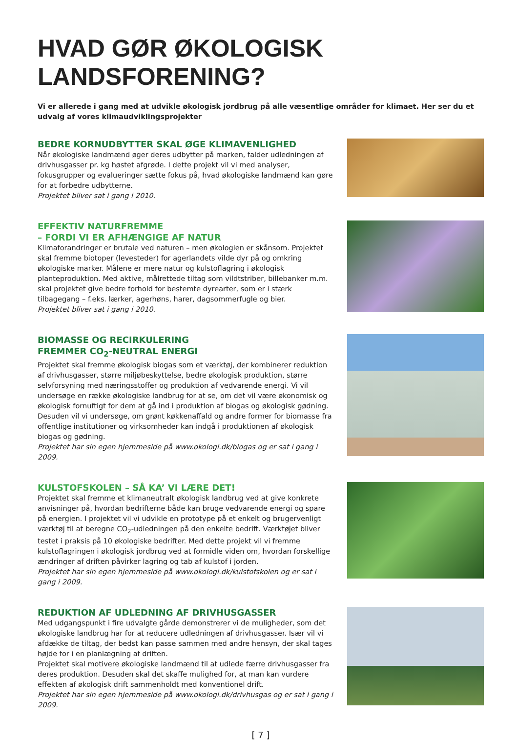HVAD GØR ØKOLOGISK LANDSFORENING?
Vi er allerede i gang med at udvikle økologisk jordbrug på alle væsentlige områder for klimaet. Her ser du et udvalg af vores klimaudviklingsprojekter
BEDRE KORNUDBYTTER SKAL ØGE KLIMAVENLIGHED
Når økologiske landmænd øger deres udbytter på marken, falder udledningen af drivhusgasser pr. kg høstet afgrøde. I dette projekt vil vi med analyser, fokusgrupper og evalueringer sætte fokus på, hvad økologiske landmænd kan gøre for at forbedre udbytterne.
Projektet bliver sat i gang i 2010.
EFFEKTIV NATURFREMME
– FORDI VI ER AFHÆNGIGE AF NATUR
Klimaforandringer er brutale ved naturen – men økologien er skånsom. Projektet skal fremme biotoper (levesteder) for agerlandets vilde dyr på og omkring økologiske marker. Målene er mere natur og kulstoflagring i økologisk planteproduktion. Med aktive, målrettede tiltag som vildtstriber, billebanker m.m. skal projektet give bedre forhold for bestemte dyrearter, som er i stærk tilbagegang – f.eks. lærker, agerhøns, harer, dagsommerfugle og bier.
Projektet bliver sat i gang i 2010.
BIOMASSE OG RECIRKULERING
FREMMER CO<sub>2</sub>-NEUTRAL ENERGI
Projektet skal fremme økologisk biogas som et værktøj, der kombinerer reduktion af drivhusgasser, større miljøbeskyttelse, bedre økologisk produktion, større selvforsyning med næringsstoffer og produktion af vedvarende energi. Vi vil undersøge en række økologiske landbrug for at se, om det vil være økonomisk og økologisk fornuftigt for dem at gå ind i produktion af biogas og økologisk gødning. Desuden vil vi undersøge, om grønt køkkenaffald og andre former for biomasse fra offentlige institutioner og virksomheder kan indgå i produktionen af økologisk biogas og gødning.
Projektet har sin egen hjemmeside på www.okologi.dk/biogas og er sat i gang i 2009.
KULSTOFSKOLEN – SÅ KA’ VI LÆRE DET!
Projektet skal fremme et klimaneutralt økologisk landbrug ved at give konkrete anvisninger på, hvordan bedrifterne både kan bruge vedvarende energi og spare på energien. I projektet vil vi udvikle en prototype på et enkelt og brugervenligt værktøj til at beregne CO<sub>2</sub>-udledningen på den enkelte bedrift. Værktøjet bliver testet i praksis på 10 økologiske bedrifter. Med dette projekt vil vi fremme kulstoflagringen i økologisk jordbrug ved at formidle viden om, hvordan forskellige ændringer af driften påvirker lagring og tab af kulstof i jorden.
Projektet har sin egen hjemmeside på www.okologi.dk/kulstofskolen og er sat i gang i 2009.
REDUKTION AF UDLEDNING AF DRIVHUSGASSER
Med udgangspunkt i fire udvalgte gårde demonstrerer vi de muligheder, som det økologiske landbrug har for at reducere udledningen af drivhusgasser. Især vil vi afdække de tiltag, der bedst kan passe sammen med andre hensyn, der skal tages højde for i en planlægning af driften.
Projektet skal motivere økologiske landmænd til at udlede færre drivhusgasser fra deres produktion. Desuden skal det skaffe mulighed for, at man kan vurdere effekten af økologisk drift sammenholdt med konventionel drift.
Projektet har sin egen hjemmeside på www.okologi.dk/drivhusgas og er sat i gang i 2009.
[ 7 ]